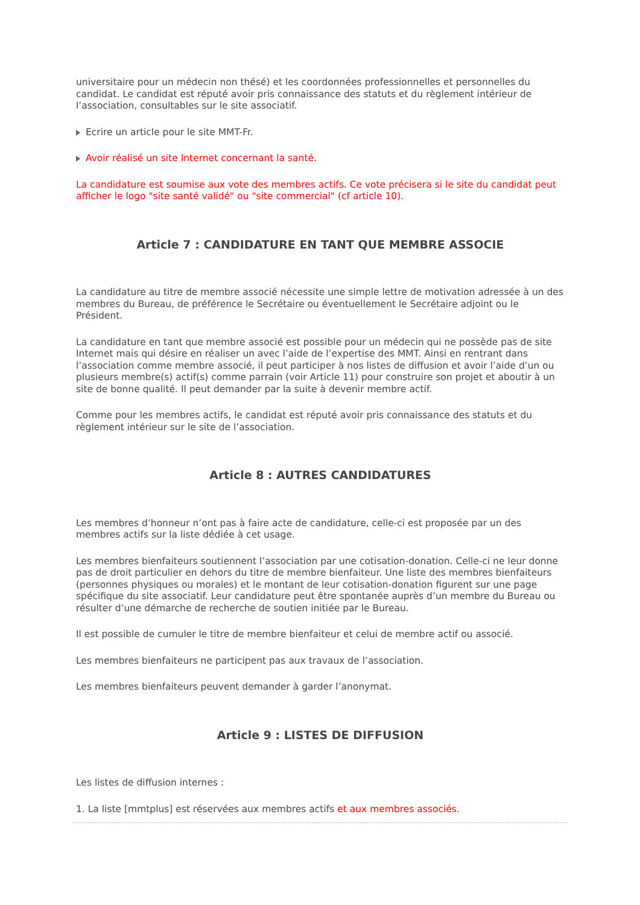universitaire pour un médecin non thésé) et les coordonnées professionnelles et personnelles du candidat. Le candidat est réputé avoir pris connaissance des statuts et du règlement intérieur de l’association, consultables sur le site associatif.
Ecrire un article pour le site MMT-Fr.
Avoir réalisé un site Internet concernant la santé.
La candidature est soumise aux vote des membres actifs. Ce vote précisera si le site du candidat peut afficher le logo "site santé validé" ou "site commercial" (cf article 10).
Article 7 : CANDIDATURE EN TANT QUE MEMBRE ASSOCIE
La candidature au titre de membre associé nécessite une simple lettre de motivation adressée à un des membres du Bureau, de préférence le Secrétaire ou éventuellement le Secrétaire adjoint ou le Président.
La candidature en tant que membre associé est possible pour un médecin qui ne possède pas de site Internet mais qui désire en réaliser un avec l’aide de l’expertise des MMT. Ainsi en rentrant dans l’association comme membre associé, il peut participer à nos listes de diffusion et avoir l’aide d’un ou plusieurs membre(s) actif(s) comme parrain (voir Article 11) pour construire son projet et aboutir à un site de bonne qualité. Il peut demander par la suite à devenir membre actif.
Comme pour les membres actifs, le candidat est réputé avoir pris connaissance des statuts et du règlement intérieur sur le site de l’association.
Article 8 : AUTRES CANDIDATURES
Les membres d’honneur n’ont pas à faire acte de candidature, celle-ci est proposée par un des membres actifs sur la liste dédiée à cet usage.
Les membres bienfaiteurs soutiennent l’association par une cotisation-donation. Celle-ci ne leur donne pas de droit particulier en dehors du titre de membre bienfaiteur. Une liste des membres bienfaiteurs (personnes physiques ou morales) et le montant de leur cotisation-donation figurent sur une page spécifique du site associatif. Leur candidature peut être spontanée auprès d’un membre du Bureau ou résulter d’une démarche de recherche de soutien initiée par le Bureau.
Il est possible de cumuler le titre de membre bienfaiteur et celui de membre actif ou associé.
Les membres bienfaiteurs ne participent pas aux travaux de l’association.
Les membres bienfaiteurs peuvent demander à garder l’anonymat.
Article 9 : LISTES DE DIFFUSION
Les listes de diffusion internes :
1. La liste [mmtplus] est réservées aux membres actifs et aux membres associés.